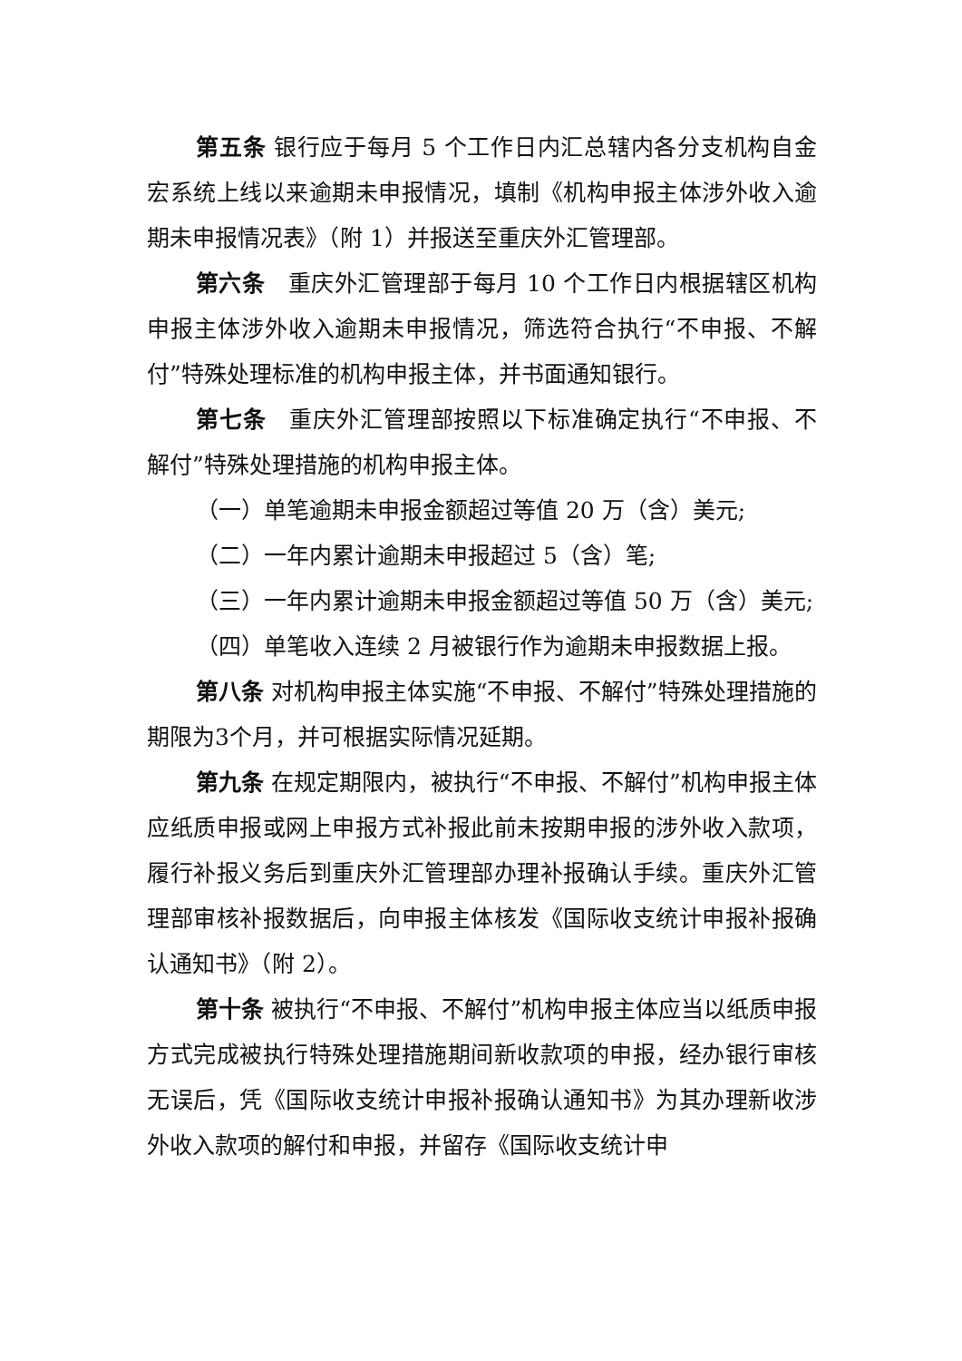第五条 银行应于每月 5 个工作日内汇总辖内各分支机构自金宏系统上线以来逾期未申报情况，填制《机构申报主体涉外收入逾期未申报情况表》（附 1）并报送至重庆外汇管理部。
第六条　重庆外汇管理部于每月 10 个工作日内根据辖区机构申报主体涉外收入逾期未申报情况，筛选符合执行“不申报、不解付”特殊处理标准的机构申报主体，并书面通知银行。
第七条　重庆外汇管理部按照以下标准确定执行“不申报、不解付”特殊处理措施的机构申报主体。
（一）单笔逾期未申报金额超过等值 20 万（含）美元;
（二）一年内累计逾期未申报超过 5（含）笔;
（三）一年内累计逾期未申报金额超过等值 50 万（含）美元;
（四）单笔收入连续 2 月被银行作为逾期未申报数据上报。
第八条 对机构申报主体实施“不申报、不解付”特殊处理措施的期限为3个月，并可根据实际情况延期。
第九条 在规定期限内，被执行“不申报、不解付”机构申报主体应纸质申报或网上申报方式补报此前未按期申报的涉外收入款项，履行补报义务后到重庆外汇管理部办理补报确认手续。重庆外汇管理部审核补报数据后，向申报主体核发《国际收支统计申报补报确认通知书》（附 2）。
第十条 被执行“不申报、不解付”机构申报主体应当以纸质申报方式完成被执行特殊处理措施期间新收款项的申报，经办银行审核无误后，凭《国际收支统计申报补报确认通知书》为其办理新收涉外收入款项的解付和申报，并留存《国际收支统计申